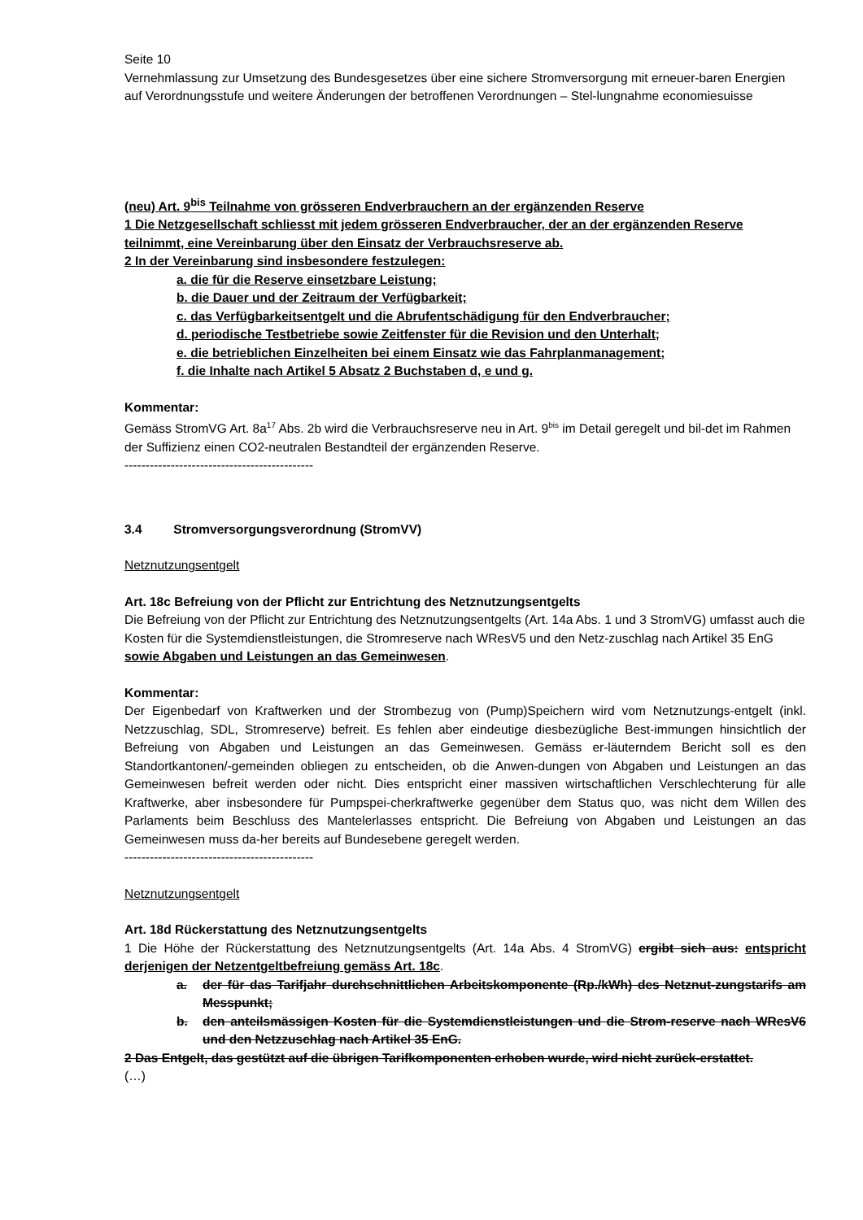Seite 10
Vernehmlassung zur Umsetzung des Bundesgesetzes über eine sichere Stromversorgung mit erneuer-baren Energien auf Verordnungsstufe und weitere Änderungen der betroffenen Verordnungen – Stel-lungnahme economiesuisse
(neu) Art. 9<sup>bis</sup> Teilnahme von grösseren Endverbrauchern an der ergänzenden Reserve
1 Die Netzgesellschaft schliesst mit jedem grösseren Endverbraucher, der an der ergänzenden Reserve teilnimmt, eine Vereinbarung über den Einsatz der Verbrauchsreserve ab.
2 In der Vereinbarung sind insbesondere festzulegen:
a. die für die Reserve einsetzbare Leistung;
b. die Dauer und der Zeitraum der Verfügbarkeit;
c. das Verfügbarkeitsentgelt und die Abrufentschädigung für den Endverbraucher;
d. periodische Testbetriebe sowie Zeitfenster für die Revision und den Unterhalt;
e. die betrieblichen Einzelheiten bei einem Einsatz wie das Fahrplanmanagement;
f. die Inhalte nach Artikel 5 Absatz 2 Buchstaben d, e und g.
Kommentar:
Gemäss StromVG Art. 8a<sup>17</sup> Abs. 2b wird die Verbrauchsreserve neu in Art. 9<sup>bis</sup> im Detail geregelt und bil-det im Rahmen der Suffizienz einen CO2-neutralen Bestandteil der ergänzenden Reserve.
---------------------------------------------
3.4 Stromversorgungsverordnung (StromVV)
Netznutzungsentgelt
Art. 18c Befreiung von der Pflicht zur Entrichtung des Netznutzungsentgelts
Die Befreiung von der Pflicht zur Entrichtung des Netznutzungsentgelts (Art. 14a Abs. 1 und 3 StromVG) umfasst auch die Kosten für die Systemdienstleistungen, die Stromreserve nach WResV5 und den Netz-zuschlag nach Artikel 35 EnG sowie Abgaben und Leistungen an das Gemeinwesen.
Kommentar:
Der Eigenbedarf von Kraftwerken und der Strombezug von (Pump)Speichern wird vom Netznutzungs-entgelt (inkl. Netzzuschlag, SDL, Stromreserve) befreit. Es fehlen aber eindeutige diesbezügliche Best-immungen hinsichtlich der Befreiung von Abgaben und Leistungen an das Gemeinwesen. Gemäss er-läuterndem Bericht soll es den Standortkantonen/-gemeinden obliegen zu entscheiden, ob die Anwen-dungen von Abgaben und Leistungen an das Gemeinwesen befreit werden oder nicht. Dies entspricht einer massiven wirtschaftlichen Verschlechterung für alle Kraftwerke, aber insbesondere für Pumpspei-cherkraftwerke gegenüber dem Status quo, was nicht dem Willen des Parlaments beim Beschluss des Mantelerlasses entspricht. Die Befreiung von Abgaben und Leistungen an das Gemeinwesen muss da-her bereits auf Bundesebene geregelt werden.
---------------------------------------------
Netznutzungsentgelt
Art. 18d Rückerstattung des Netznutzungsentgelts
1 Die Höhe der Rückerstattung des Netznutzungsentgelts (Art. 14a Abs. 4 StromVG) ergibt sich aus: entspricht derjenigen der Netzentgeltbefreiung gemäss Art. 18c.
a. der für das Tarifjahr durchschnittlichen Arbeitskomponente (Rp./kWh) des Netznut-zungstarifs am Messpunkt;
b. den anteilsmässigen Kosten für die Systemdienstleistungen und die Strom-reserve nach WResV6 und den Netzzuschlag nach Artikel 35 EnG.
2 Das Entgelt, das gestützt auf die übrigen Tarifkomponenten erhoben wurde, wird nicht zurück-erstattet.
(…)